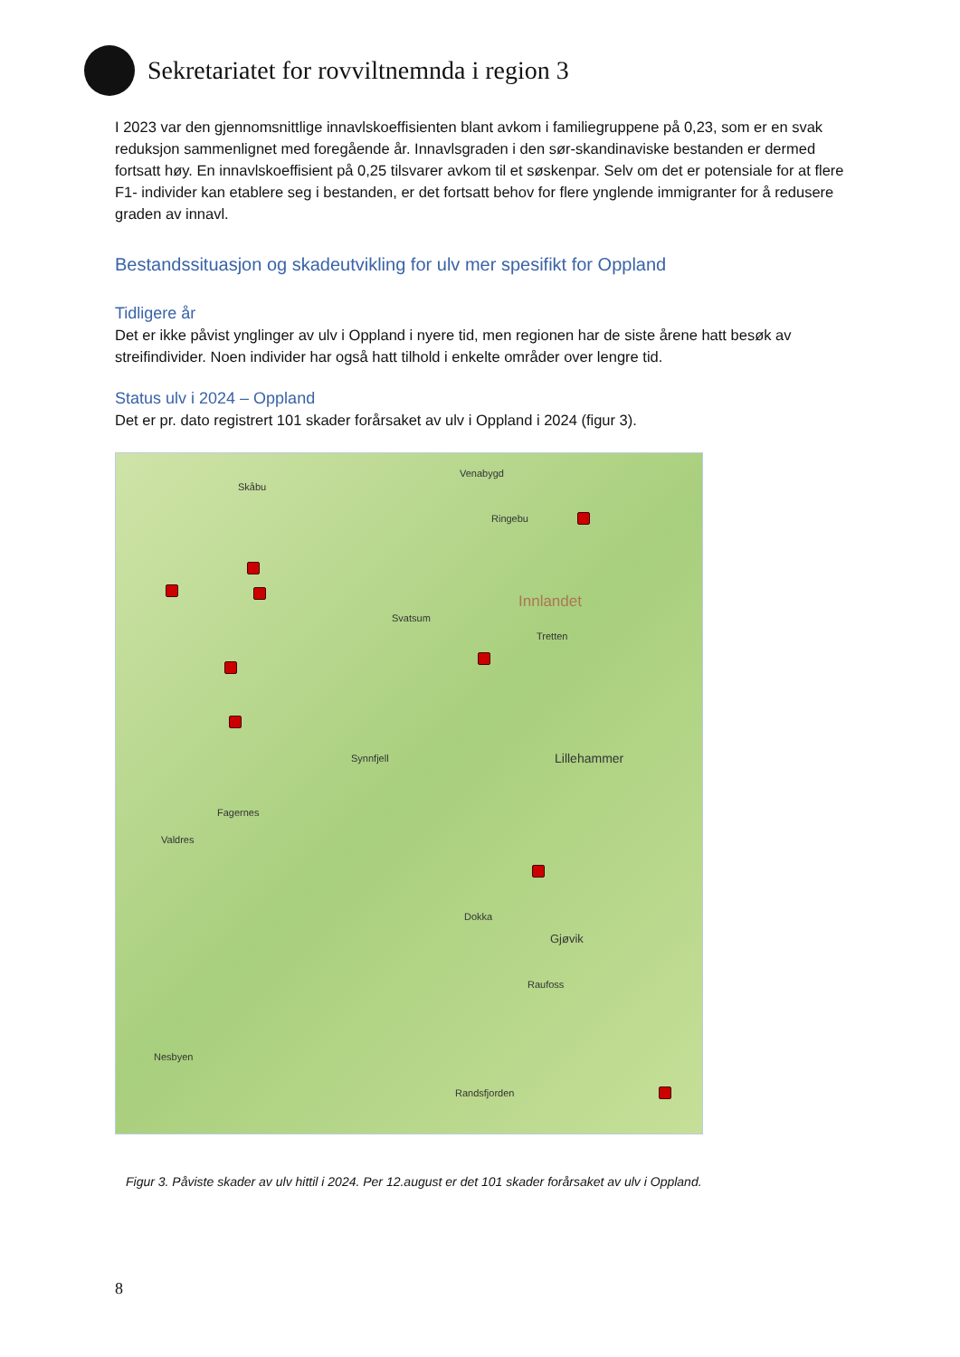Sekretariatet for rovviltnemnda i region 3
I 2023 var den gjennomsnittlige innavlskoeffisienten blant avkom i familiegruppene på 0,23, som er en svak reduksjon sammenlignet med foregående år. Innavlsgraden i den sør-skandinaviske bestanden er dermed fortsatt høy. En innavlskoeffisient på 0,25 tilsvarer avkom til et søskenpar. Selv om det er potensiale for at flere F1- individer kan etablere seg i bestanden, er det fortsatt behov for flere ynglende immigranter for å redusere graden av innavl.
Bestandssituasjon og skadeutvikling for ulv mer spesifikt for Oppland
Tidligere år
Det er ikke påvist ynglinger av ulv i Oppland i nyere tid, men regionen har de siste årene hatt besøk av streifindivider. Noen individer har også hatt tilhold i enkelte områder over lengre tid.
Status ulv i 2024 – Oppland
Det er pr. dato registrert 101 skader forårsaket av ulv i Oppland i 2024 (figur 3).
Skåbu
Venabygd
Ringebu
Innlandet
Svatsum
Tretten
Lillehammer Synnfjell
Fagernes
Valdres
Dokka
Gjøvik
Raufoss
Nesbyen
Randsfjorden
Figur 3. Påviste skader av ulv hittil i 2024. Per 12.august er det 101 skader forårsaket av ulv i Oppland.
8